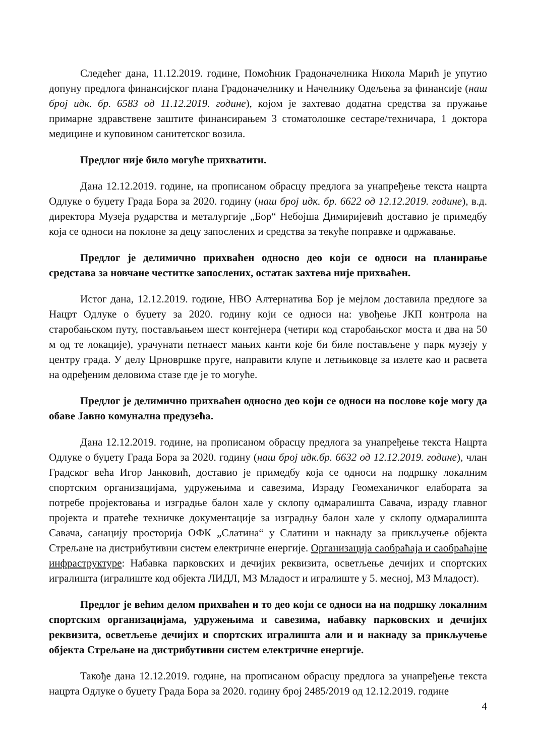Следећег дана, 11.12.2019. године, Помоћник Градоначелника Никола Марић је упутио допуну предлога финансијског плана Градоначелнику и Начелнику Одељења за финансије (наш број идк. бр. 6583 од 11.12.2019. године), којом је захтевао додатна средства за пружање примарне здравствене заштите финансирањем 3 стоматолошке сестаре/техничара, 1 доктора медицине и куповином санитетског возила.
Предлог није било могуће прихватити.
Дана 12.12.2019. године, на прописаном обрасцу предлога за унапређење текста нацрта Одлуке о буџету Града Бора за 2020. годину (наш број идк. бр. 6622 од 12.12.2019. године), в.д. директора Музеја рударства и металургије „Бор“ Небојша Димиријевић доставио је примедбу која се односи на поклоне за децу запослених и средства за текуће поправке и одржавање.
Предлог је делимично прихваћен односно део који се односи на планирање средстава за новчане честитке запослених, остатак захтева није прихваћен.
Истог дана, 12.12.2019. године, НВО Алтернатива Бор је мејлом доставила предлоге за Нацрт Одлуке о буџету за 2020. годину који се односи на: увођење ЈКП контрола на старобањском путу, постављањем шест контејнера (четири код старобањског моста и два на 50 м од те локације), урачунати петнаест мањих канти које би биле постављене у парк музеју у центру града. У делу Црновршке пруге, направити клупе и летњиковце за излете као и расвета на одређеним деловима стазе где је то могуће.
Предлог је делимично прихваћен односно део који се односи на послове које могу да обаве Јавно комунална предузећа.
Дана 12.12.2019. године, на прописаном обрасцу предлога за унапређење текста Нацрта Одлуке о буџету Града Бора за 2020. годину (наш број идк.бр. 6632 од 12.12.2019. године), члан Градског већа Игор Јанковић, доставио је примедбу која се односи на подршку локалним спортским организацијама, удружењима и савезима, Израду Геомеханичког елабората за потребе пројектовања и изградње балон хале у склопу одмаралишта Савача, израду главног пројекта и пратеће техничке документације за изградњу балон хале у склопу одмаралишта Савача, санацију просторија ОФК „Слатина“ у Слатини и накнаду за прикључење објекта Стрељане на дистрибутивни систем електричне енергије. Организација саобраћаја и саобраћајне инфраструктуре: Набавка парковских и дечијих реквизита, осветљење дечијих и спортских игралишта (игралиште код објекта ЛИДЛ, МЗ Младост и игралиште у 5. месној, МЗ Младост).
Предлог је већим делом прихваћен и то део који се односи на на подршку локалним спортским организацијама, удружењима и савезима, набавку парковских и дечијих реквизита, осветљење дечијих и спортских игралишта али и и накнаду за прикључење објекта Стрељане на дистрибутивни систем електричне енергије.
Такође дана 12.12.2019. године, на прописаном обрасцу предлога за унапређење текста нацрта Одлуке о буџету Града Бора за 2020. годину број 2485/2019 од 12.12.2019. године
4